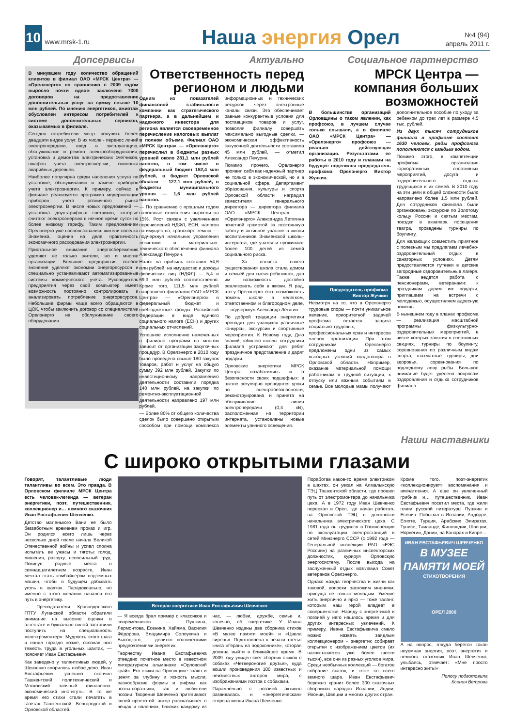10
www.mrsk-1.ru
Наша энергия Орел
№4 (94)
апрель 2011 г.
Допсервисы
В минувшем году количество обращений клиентов в филиал ОАО «МРСК Центра» — «Орелэнерго» по сравнению с 2009 годом выросло почти вдвое: заключено 7300 договоров на предоставление дополнительных услуг на сумму свыше 10 млн рублей. По мнению энергетиков, ажиотаж обусловлен интересом потребителей к системе дополнительных сервисов, оказываемых в филиале.
Сегодня потребители могут получить более двадцати видов услуг. В их числе - перенос линий электропередачи, ввод в эксплуатацию, обслуживание и ремонт электрооборудования, установка и демонтаж электрических счетчиков, шкафов учета электроэнергии, опиловка аварийных деревьев.
Наиболее популярна среди населения услуга по установке, обслуживанию и замене приборов учета электроэнергии. К примеру, сейчас в филиале реализуется программа модернизации приборов учета розничного рынка электроэнергии. В числе новых предложений — установка двухтарифных счетчиков, которые считают электроэнергию в ночное время суток по более низкому тарифу. Таким предложением Орелэнерго уже воспользовались жители поселка Знаменка, оценив на деле практичность экономичного расходования электроэнергии.
Пристальное внимание энергосбережению уделяют не только жители, но и многие организации. Большие предприятия особое значение уделяют экономии энергоресурсов и специально устанавливают автоматизированные системы коммерческого учета. Руководитель предприятия через свой компьютер имеет возможность постоянно контролировать и анализировать потребление энергоресурсов. Небольшие фирмы чаще всего обращаются в ЦОК, чтобы заключить договор со специалистами Орелэнерго на обслуживание своего оборудования.
Актуально
Ответственность перед регионом и людьми
Одним из показателей финансовой стабильности компании как стратегического партнера, а в дальнейшем и надежного инвестора для региона является своевременное перечисление налоговых выплат в полном объеме. Филиал ОАО «МРСК Центра» — «Орелэнерго» перечислил в бюджеты разных уровней около 281,1 млн рублей налогов, в том числе в федеральный бюджет 152,4 млн рублей, в бюджет Орловской области — 127,1 млн рублей, в бюджеты муниципального уровня — 1,6 млн рублей налогов.
— По сравнению с прошлым годом налоговые отчисления выросли на 15%. Рост связан с увеличением перечислений НДФЛ, ЕСН, налогов на имущество, транспорт, землю, — подчеркнул начальник управления логистики и материально-технического обеспечения филиала Александр Печурин.
Налог на прибыль составил 54,6 млн рублей, на имущество и доходы физических лиц (НДФЛ) — 5,4 и 69,3 млн рублей соответственно. Кроме того, 111,5 млн рублей направлено филиалом ОАО «МРСК Центра» — «Орелэнерго» в федеральный бюджет и внебюджетные фонды Российской Федерации в виде единого социального налога (ЕСН) и других социальных отчислений.
Успешное исполнение намеченных в филиале программ во многом зависит от организации закупочных процедур. В Орелэнерго в 2010 году было проведено свыше 180 закупок товаров, работ и услуг на общую сумму 392 млн рублей. Закупки по инвестиционному направлению деятельности составили порядка 140 млн рублей, на закупки по ремонтно-эксплуатационной деятельности направлено 197 млн рублей.
— Более 80% от общего количества сделок было совершено открытым способом при помощи комплекса информационных и технических ресурсов через электронные каналы связи. Это обеспечивает равные конкурентные условия для поставщиков товаров и услуг, позволяя филиалу совершать максимально выгодные сделки, — экономическая эффективность закупочной деятельности составила 45 млн рублей, — отметил Александр Печурин.
Помимо прочего, Орелэнерго проявил себя как надежный партнер не только в экономической, но и в социальной сфере. Департамент образования, культуры и спорта Орловской области наградил заместителя генерального директора — директора филиала ОАО «МРСК Центра» — «Орелэнерго» Александра Летягина почетной грамотой за постоянную заботу и активное участие в жизни воспитанников Знаменской школы-интерната, где учатся и проживают более 100 детей из семей социального риска.
— За полвека своего существования школа стала домом и семьей для тысяч ребятишек, дав им возможность достойно реализовать себя в жизни. Я рад, что у Орелэнерго есть возможность помочь школе в нелегком, ответственном и благородном деле, — подчеркнул Александр Летягин.
По доброй традиции энергетики проводят для учащихся различные конкурсы, экскурсии и спортивные мероприятия. К Новому году, Дню знаний, юбилею школы сотрудники филиала устраивают для ребят праздничное представление и дарят подарки.
Орловские энергетики МРСК Центра позаботились и о безопасности своих подшефных: в школе регулярно проводятся уроки по электробезопасности, реконструирована и принята на обслуживание линия электропередачи (0,4 кВ), расположенная на территории интерната, установлены новые элементы уличного освещения.
Социальное партнерство
МРСК Центра — компания больших возможностей
В большинстве организаций Орловщины о таком явлении, как профсоюз, в лучшем случае только слышали, а в филиале ОАО «МРСК Центра» — «Орелэнерго» профсоюз — реально действующая организация. Результатами ее работы в 2010 году и планами на будущее поделился председатель профкома Орелэнерго Виктор Жучкин.
Председатель профкома
Виктор Жучкин
Несмотря на то, что в Орелэнерго трудовые споры — почти уникальное явление, приоритетной задачей профкома остается защита социально-трудовых, профессиональных прав и интересов членов организации. При этом сотрудникам Орелэнерго предложены одни из самых выгодных условий колдоговора в Орловской области. Например, оказание материальной помощи работникам в трудной ситуации, к отпуску или важным событиям в семье. Все молодые мамы получают дополнительное пособие по уходу за ребенком до трех лет в размере 4,5 тыс. рублей.
Из двух тысяч сотрудников филиала в профкоме состоят 1630 человек, ряды профсоюза пополняются с каждым годом.
Помимо этого, в компетенции профкома организация корпоративных, спортивных мероприятий, досуга и оздоровительного отдыха трудящихся и их семей. В 2010 году на эти цели в общей сложности было направлено более 1,5 млн рублей. Для сотрудников филиала были организованы экскурсии по Золотому кольцу России и святым местам, поездки в аквапарк, посещения театра, проведены турниры по боулингу.
Для желающих совместить приятное с полезным мы предлагаем лечебно-оздоровительный отдых в санаторных условиях. Детям предоставляются путевки в детские загородные оздоровительные лагеря. Также ведется работа с пенсионерами, ветеранами: к праздникам дарим им подарки, приглашаем на встречи с молодежью, осуществляем адресную помощь.
В нынешнем году в планах профкома — реализация масштабной программы физкультурно-оздоровительных мероприятий, в числе которых занятия в спортивных секциях, турниры по боулингу, соревнования по различным видам спорта, шахматные турниры, дни здоровья, соревнования по подледному лову рыбы. Большое внимание будет уделено вопросам оздоровления и отдыха сотрудников филиала.
Наши наставники
С широко открытыми глазами
Говорят, талантливые люди талантливы во всем. Это правда. В Орловском филиале МРСК Центра есть человек-легенда — ветеран энергетики, поэт, путешественник, коллекционер и… немного сказочник Иван Евстафьевич Шевченко.
Детство маленького Вани не было беззаботным временем проказ и игр. Он родился всего лишь через несколько дней после начала Великой Отечественной войны и успел сполна испытать ее ужасы и тяготы: голод, лишения, разруху, непосильный труд. Покинув родные места в семнадцатилетнем возрасте, Иван мечтал стать комбайнером подземных машин, чтобы в будущем добывать уголь в шахтах. Парадоксально, но именно с этого желания начался его путь в энергетику.
— Преподаватели Краснодонского ГПТУ Луганской области обратили внимание на высокие оценки в аттестате и буквально силой заставили поступить на специальность «электромонтер». Мудрость этого шага я понял гораздо позже, осознав всю тяжесть труда в угольных шахтах, — поясняет Иван Евстафьевич.
Как заведено у талантливых людей, у Шевченко спорилось любое дело. Иван Евстафьевич успешно окончил Ташкентский политехнический и Московский заочный финансово-экономический институты. В то же время его стихи стали печатать в газетах Ташкентской, Белгородской и Орловской областей.
Ветеран энергетики Иван Евстафьевич Шевченко
— Я всегда брал пример с классиков и современников — Пушкина, Лермонтова, Есенина, Хайяма, Василия Фёдорова, Владимира Солоухина и Высоцкого, — делится поэтическими предпочтениями энергетик.
Творчеству Ивана Евстафьевича отведено почетное место в известном литературном альманахе «Орловский край». Его стихи на Орловщине знают и ценят за глубину и ясность мысли, разнообразие формы и рифмы как поэты-соратники, так и любители поэзии. Творения Шевченко притягивают своей простотой: автор рассказывает о вещах и явлениях, близких каждому из нас, — любви, дружбе, семье и, конечно, об энергетике. У Ивана Шевченко изданы два сборника стихов «В музее памяти моей» и «Цвела сирень». Подготовлена к печати третья книга «Герань на подоконнике», которая должна выйти в ближайшее время. В 2009 году увидел свет сборник стихов о собаках «Четвероногие друзья», куда вошли произведения 100 известных и неизвестных авторов мира, с изображениями поэтов с собаками.
Параллельно с поэзией активно развивалась и «энергетическая» сторона жизни Ивана Шевченко.
Поработав какое-то время электриком в шахтах, он уехал на Алмалыкскую ТЭЦ Ташкентской области, где прошел путь от электромонтера до начальника цеха. А в 1972 году Иван Шевченко переехал в Орел, где начал работать на Орловской ТЭЦ в должности начальника электрического цеха. С 1981 года он трудился в Госинспекции по эксплуатации электростанций и сетей Минэнерго СССР (с 1992 года — Генеральной инспекции РАО «ЕЭС России») на различных инспекторских должностях, курируя Орловскую энергосистему. После выхода на заслуженный отдых возглавил Совет ветеранов Орелэнерго.
Однако жажда творчества и жизни как таковой, вопреки расхожим мнениям, присуща не только молодым. Умение жить энергично и ярко — тоже талант, которым наш герой владеет в совершенстве. Наряду с энергетикой и поэзией у него нашлось время и для других интересных увлечений. К примеру, Ивана Евстафьевича смело можно назвать заядлым коллекционером - энергетик собирает открытки с изображением цветов (их насчитывается уже более шести тысяч), все они из разных уголков мира. Среди необычных коллекций — богатое собрание сказок, и тоже со всего земного шара. Иван Евстафьевич бережно хранит более 300 сказочных сборников народов Испании, Индии, Японии, Швеции и многих других стран.
Кроме того, поэт-энергетик «коллекционирует» воспоминания и впечатления. А еще он увлеченный грибник и… путешественник. Иван Евстафьевич посетил места, где жили гении русской литературы Пушкин и Есенин. Побывал в Испании, Андорре, Египте, Турции, Арабских Эмиратах, Тунисе, Таиланде, Финляндии, Швеции, Норвегии, Дании, на Канарах и Кипре…
ИВАН ЕВСТАФЬЕВИЧ ШЕВЧЕНКО
В МУЗЕЕ ПАМЯТИ МОЕЙ
СТИХОТВОРЕНИЯ
ОРЕЛ 2000
А на вопрос, откуда берется такая неуемная энергия, поэт, энергетик и немного сказочник Иван Шевченко, улыбаясь, отвечает: «Мне просто интересно жить!»
Полосу подготовила
Ксения Ветрова